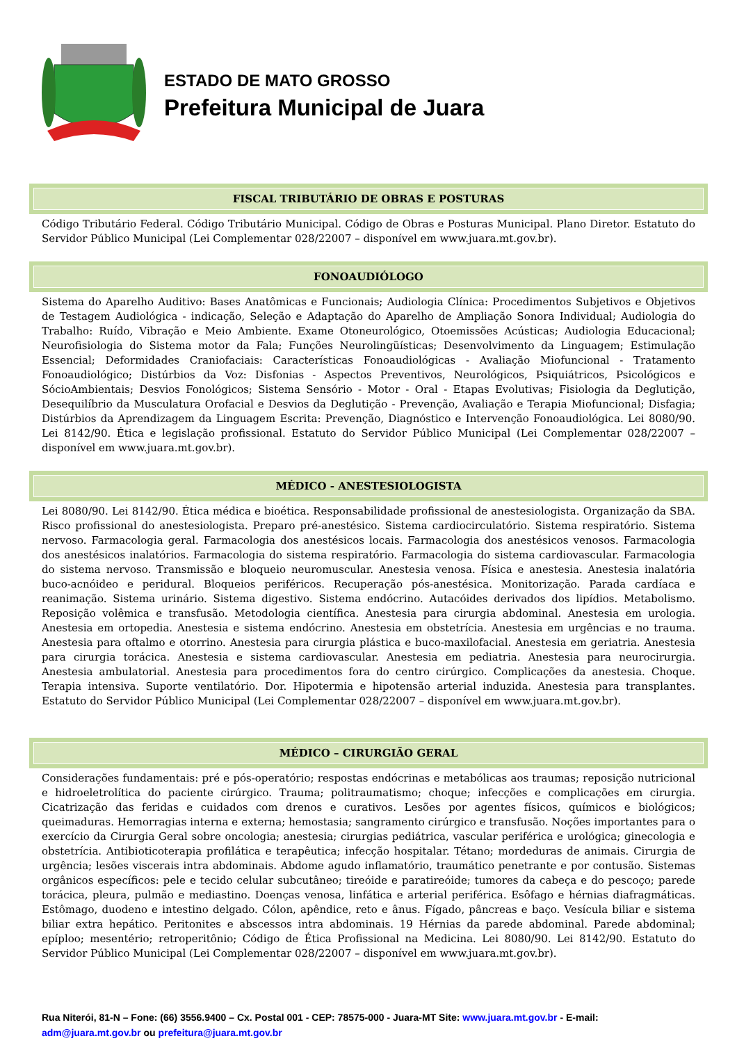ESTADO DE MATO GROSSO
Prefeitura Municipal de Juara
FISCAL TRIBUTÁRIO DE OBRAS E POSTURAS
Código Tributário Federal. Código Tributário Municipal. Código de Obras e Posturas Municipal. Plano Diretor. Estatuto do Servidor Público Municipal (Lei Complementar 028/22007 – disponível em www.juara.mt.gov.br).
FONOAUDIÓLOGO
Sistema do Aparelho Auditivo: Bases Anatômicas e Funcionais; Audiologia Clínica: Procedimentos Subjetivos e Objetivos de Testagem Audiológica - indicação, Seleção e Adaptação do Aparelho de Ampliação Sonora Individual; Audiologia do Trabalho: Ruído, Vibração e Meio Ambiente. Exame Otoneurológico, Otoemissões Acústicas; Audiologia Educacional; Neurofisiologia do Sistema motor da Fala; Funções Neurolingüísticas; Desenvolvimento da Linguagem; Estimulação Essencial; Deformidades Craniofaciais: Características Fonoaudiológicas - Avaliação Miofuncional - Tratamento Fonoaudiológico; Distúrbios da Voz: Disfonias - Aspectos Preventivos, Neurológicos, Psiquiátricos, Psicológicos e SócioAmbientais; Desvios Fonológicos; Sistema Sensório - Motor - Oral - Etapas Evolutivas; Fisiologia da Deglutição, Desequilíbrio da Musculatura Orofacial e Desvios da Deglutição - Prevenção, Avaliação e Terapia Miofuncional; Disfagia; Distúrbios da Aprendizagem da Linguagem Escrita: Prevenção, Diagnóstico e Intervenção Fonoaudiológica. Lei 8080/90. Lei 8142/90. Ética e legislação profissional. Estatuto do Servidor Público Municipal (Lei Complementar 028/22007 – disponível em www.juara.mt.gov.br).
MÉDICO - ANESTESIOLOGISTA
Lei 8080/90. Lei 8142/90. Ética médica e bioética. Responsabilidade profissional de anestesiologista. Organização da SBA. Risco profissional do anestesiologista. Preparo pré-anestésico. Sistema cardiocirculatório. Sistema respiratório. Sistema nervoso. Farmacologia geral. Farmacologia dos anestésicos locais. Farmacologia dos anestésicos venosos. Farmacologia dos anestésicos inalatórios. Farmacologia do sistema respiratório. Farmacologia do sistema cardiovascular. Farmacologia do sistema nervoso. Transmissão e bloqueio neuromuscular. Anestesia venosa. Física e anestesia. Anestesia inalatória buco-acnóideo e peridural. Bloqueios periféricos. Recuperação pós-anestésica. Monitorização. Parada cardíaca e reanimação. Sistema urinário. Sistema digestivo. Sistema endócrino. Autacóides derivados dos lipídios. Metabolismo. Reposição volêmica e transfusão. Metodologia científica. Anestesia para cirurgia abdominal. Anestesia em urologia. Anestesia em ortopedia. Anestesia e sistema endócrino. Anestesia em obstetrícia. Anestesia em urgências e no trauma. Anestesia para oftalmo e otorrino. Anestesia para cirurgia plástica e buco-maxilofacial. Anestesia em geriatria. Anestesia para cirurgia torácica. Anestesia e sistema cardiovascular. Anestesia em pediatria. Anestesia para neurocirurgia. Anestesia ambulatorial. Anestesia para procedimentos fora do centro cirúrgico. Complicações da anestesia. Choque. Terapia intensiva. Suporte ventilatório. Dor. Hipotermia e hipotensão arterial induzida. Anestesia para transplantes. Estatuto do Servidor Público Municipal (Lei Complementar 028/22007 – disponível em www.juara.mt.gov.br).
MÉDICO – CIRURGIÃO GERAL
Considerações fundamentais: pré e pós-operatório; respostas endócrinas e metabólicas aos traumas; reposição nutricional e hidroeletrolítica do paciente cirúrgico. Trauma; politraumatismo; choque; infecções e complicações em cirurgia. Cicatrização das feridas e cuidados com drenos e curativos. Lesões por agentes físicos, químicos e biológicos; queimaduras. Hemorragias interna e externa; hemostasia; sangramento cirúrgico e transfusão. Noções importantes para o exercício da Cirurgia Geral sobre oncologia; anestesia; cirurgias pediátrica, vascular periférica e urológica; ginecologia e obstetrícia. Antibioticoterapia profilática e terapêutica; infecção hospitalar. Tétano; mordeduras de animais. Cirurgia de urgência; lesões viscerais intra abdominais. Abdome agudo inflamatório, traumático penetrante e por contusão. Sistemas orgânicos específicos: pele e tecido celular subcutâneo; tireóide e paratireóide; tumores da cabeça e do pescoço; parede torácica, pleura, pulmão e mediastino. Doenças venosa, linfática e arterial periférica. Esôfago e hérnias diafragmáticas. Estômago, duodeno e intestino delgado. Cólon, apêndice, reto e ânus. Fígado, pâncreas e baço. Vesícula biliar e sistema biliar extra hepático. Peritonites e abscessos intra abdominais. 19 Hérnias da parede abdominal. Parede abdominal; epíploo; mesentério; retroperitônio; Código de Ética Profissional na Medicina. Lei 8080/90. Lei 8142/90. Estatuto do Servidor Público Municipal (Lei Complementar 028/22007 – disponível em www.juara.mt.gov.br).
Rua Niterói, 81-N – Fone: (66) 3556.9400 – Cx. Postal 001 - CEP: 78575-000 - Juara-MT Site: www.juara.mt.gov.br - E-mail: adm@juara.mt.gov.br ou prefeitura@juara.mt.gov.br